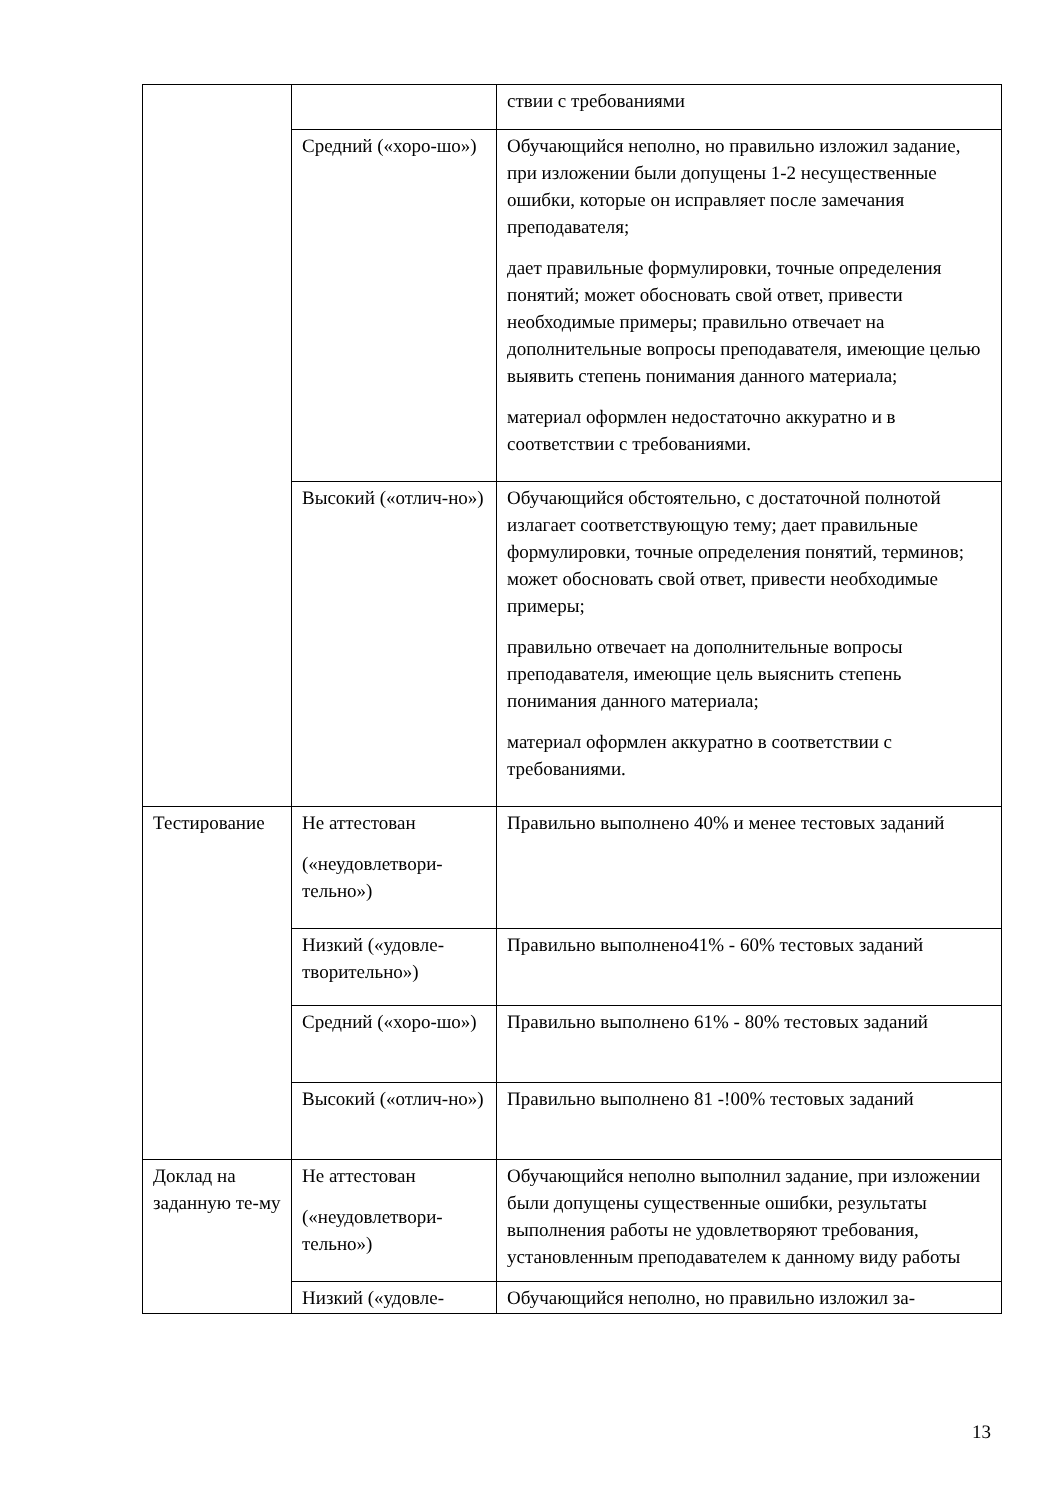| | | ствии с требованиями |
| | Средний («хоро-шо») | Обучающийся неполно, но правильно изложил задание, при изложении были допущены 1-2 несущественные ошибки, которые он исправляет после замечания преподавателя; дает правильные формулировки, точные определения понятий; может обосновать свой ответ, привести необходимые примеры; правильно отвечает на дополнительные вопросы преподавателя, имеющие целью выявить степень понимания данного материала; материал оформлен недостаточно аккуратно и в соответствии с требованиями. |
| | Высокий («отлич-но») | Обучающийся обстоятельно, с достаточной полнотой излагает соответствующую тему; дает правильные формулировки, точные определения понятий, терминов; может обосновать свой ответ, привести необходимые примеры; правильно отвечает на дополнительные вопросы преподавателя, имеющие цель выяснить степень понимания данного материала; материал оформлен аккуратно в соответствии с требованиями. |
| Тестирование | Не аттестован («неудовлетвори-тельно») | Правильно выполнено 40% и менее тестовых заданий |
| | Низкий («удовле-творительно») | Правильно выполнено41% - 60% тестовых заданий |
| | Средний («хоро-шо») | Правильно выполнено 61% - 80% тестовых заданий |
| | Высокий («отлич-но») | Правильно выполнено 81 -!00% тестовых заданий |
| Доклад на заданную те-му | Не аттестован («неудовлетвори-тельно») | Обучающийся неполно выполнил задание, при изложении были допущены существенные ошибки, результаты выполнения работы не удовлетворяют требования, установленным преподавателем к данному виду работы |
| | Низкий («удовле- | Обучающийся неполно, но правильно изложил за- |
13